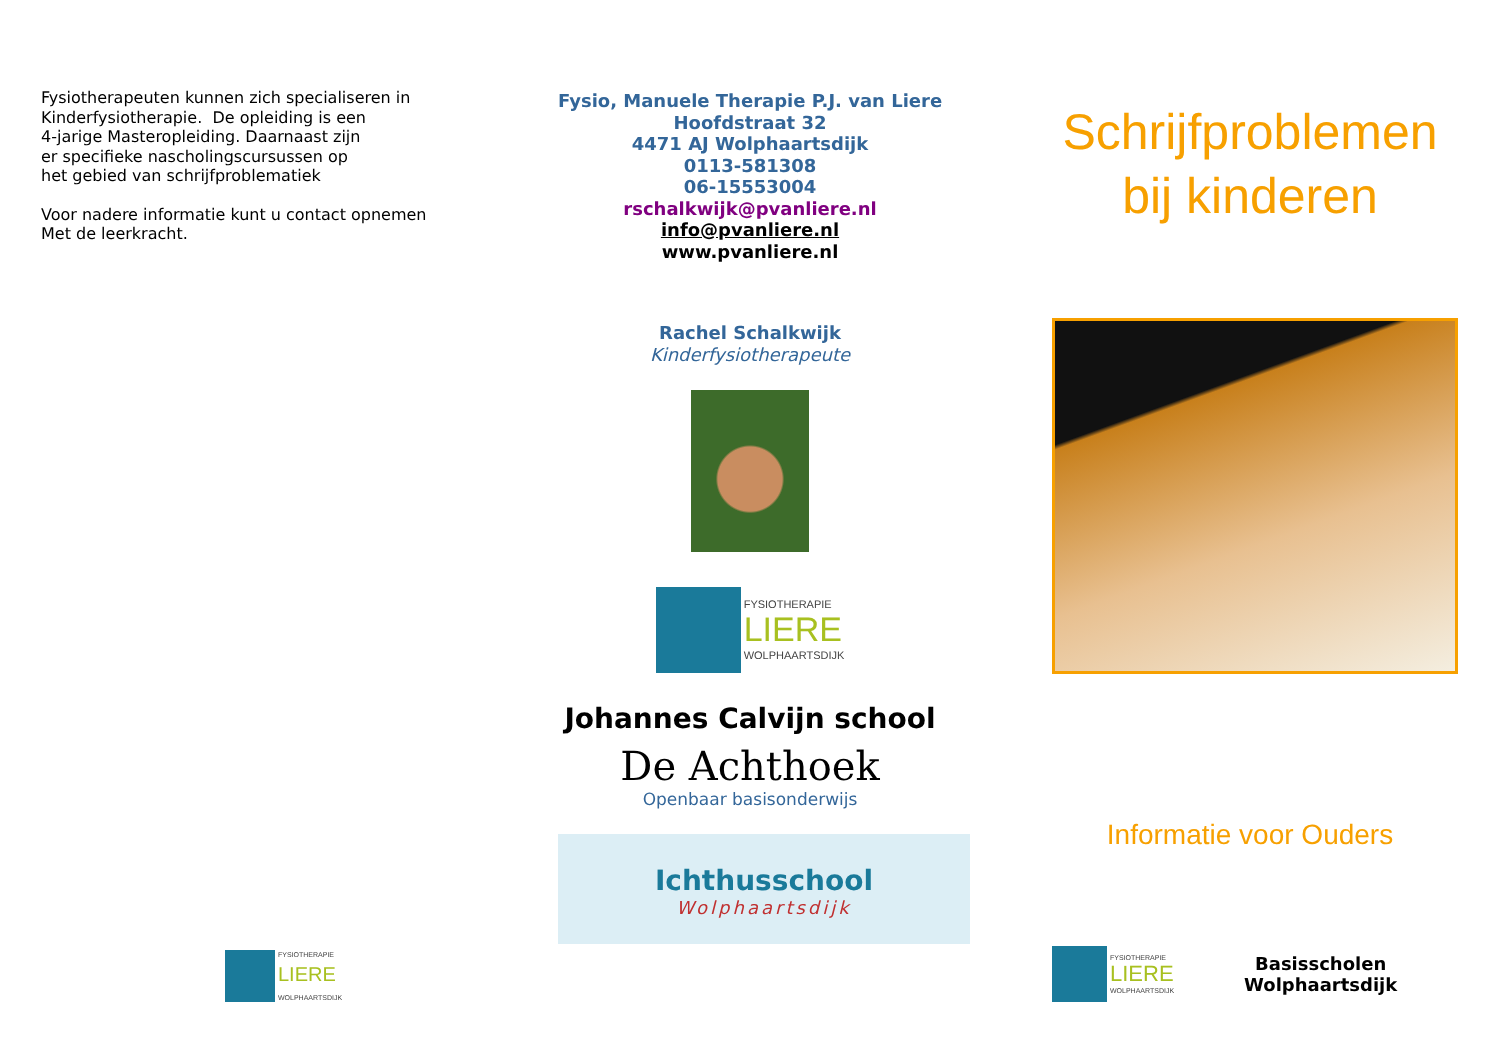Fysiotherapeuten kunnen zich specialiseren in
Kinderfysiotherapie. De opleiding is een
4-jarige Masteropleiding. Daarnaast zijn
er specifieke nascholingscursussen op
het gebied van schrijfproblematiek
Voor nadere informatie kunt u contact opnemen
Met de leerkracht.
FYSIOTHERAPIE
LIERE
WOLPHAARTSDIJK
Fysio, Manuele Therapie P.J. van Liere
Hoofdstraat 32
4471 AJ Wolphaartsdijk
0113-581308
06-15553004
rschalkwijk@pvanliere.nl
info@pvanliere.nl
www.pvanliere.nl
Rachel Schalkwijk
Kinderfysiotherapeute
FYSIOTHERAPIE
LIERE
WOLPHAARTSDIJK
Johannes Calvijn school
De Achthoek
Openbaar basisonderwijs
Ichthusschool
Wolphaartsdijk
Schrijfproblemen
bij kinderen
Informatie voor Ouders
FYSIOTHERAPIE
LIERE
WOLPHAARTSDIJK
Basisscholen
Wolphaartsdijk